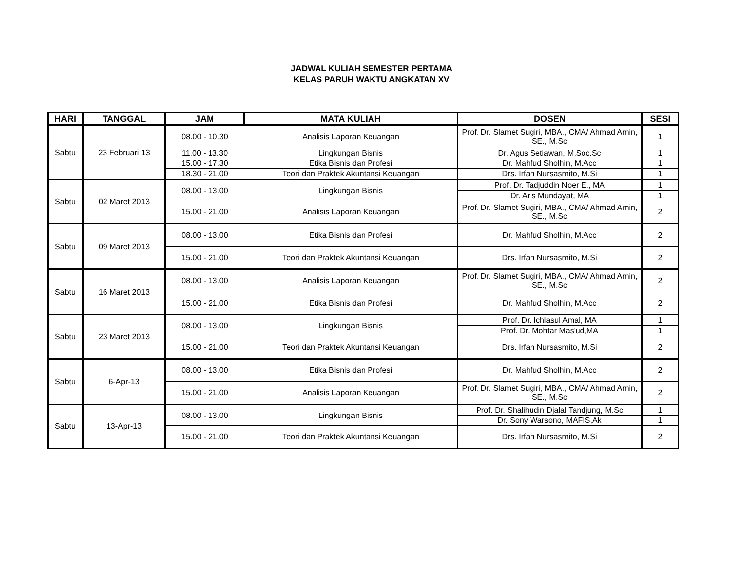JADWAL KULIAH SEMESTER PERTAMA
KELAS PARUH WAKTU ANGKATAN XV
| HARI | TANGGAL | JAM | MATA KULIAH | DOSEN | SESI |
| --- | --- | --- | --- | --- | --- |
| Sabtu | 23 Februari 13 | 08.00 - 10.30 | Analisis Laporan Keuangan | Prof. Dr. Slamet Sugiri, MBA., CMA/ Ahmad Amin, SE., M.Sc | 1 |
| | | 11.00 - 13.30 | Lingkungan Bisnis | Dr. Agus Setiawan, M.Soc.Sc | 1 |
| | | 15.00 - 17.30 | Etika Bisnis dan Profesi | Dr. Mahfud Sholhin, M.Acc | 1 |
| | | 18.30 - 21.00 | Teori dan Praktek Akuntansi Keuangan | Drs. Irfan Nursasmito, M.Si | 1 |
| Sabtu | 02 Maret 2013 | 08.00 - 13.00 | Lingkungan Bisnis | Prof. Dr. Tadjuddin Noer E., MA | 1 |
| | | | | Dr. Aris Mundayat, MA | 1 |
| | | 15.00 - 21.00 | Analisis Laporan Keuangan | Prof. Dr. Slamet Sugiri, MBA., CMA/ Ahmad Amin, SE., M.Sc | 2 |
| Sabtu | 09 Maret 2013 | 08.00 - 13.00 | Etika Bisnis dan Profesi | Dr. Mahfud Sholhin, M.Acc | 2 |
| | | 15.00 - 21.00 | Teori dan Praktek Akuntansi Keuangan | Drs. Irfan Nursasmito, M.Si | 2 |
| Sabtu | 16 Maret 2013 | 08.00 - 13.00 | Analisis Laporan Keuangan | Prof. Dr. Slamet Sugiri, MBA., CMA/ Ahmad Amin, SE., M.Sc | 2 |
| | | 15.00 - 21.00 | Etika Bisnis dan Profesi | Dr. Mahfud Sholhin, M.Acc | 2 |
| Sabtu | 23 Maret 2013 | 08.00 - 13.00 | Lingkungan Bisnis | Prof. Dr. Ichlasul Amal, MA | 1 |
| | | | | Prof. Dr. Mohtar Mas'ud,MA | 1 |
| | | 15.00 - 21.00 | Teori dan Praktek Akuntansi Keuangan | Drs. Irfan Nursasmito, M.Si | 2 |
| Sabtu | 6-Apr-13 | 08.00 - 13.00 | Etika Bisnis dan Profesi | Dr. Mahfud Sholhin, M.Acc | 2 |
| | | 15.00 - 21.00 | Analisis Laporan Keuangan | Prof. Dr. Slamet Sugiri, MBA., CMA/ Ahmad Amin, SE., M.Sc | 2 |
| Sabtu | 13-Apr-13 | 08.00 - 13.00 | Lingkungan Bisnis | Prof. Dr. Shalihudin Djalal Tandjung, M.Sc | 1 |
| | | | | Dr. Sony Warsono, MAFIS,Ak | 1 |
| | | 15.00 - 21.00 | Teori dan Praktek Akuntansi Keuangan | Drs. Irfan Nursasmito, M.Si | 2 |